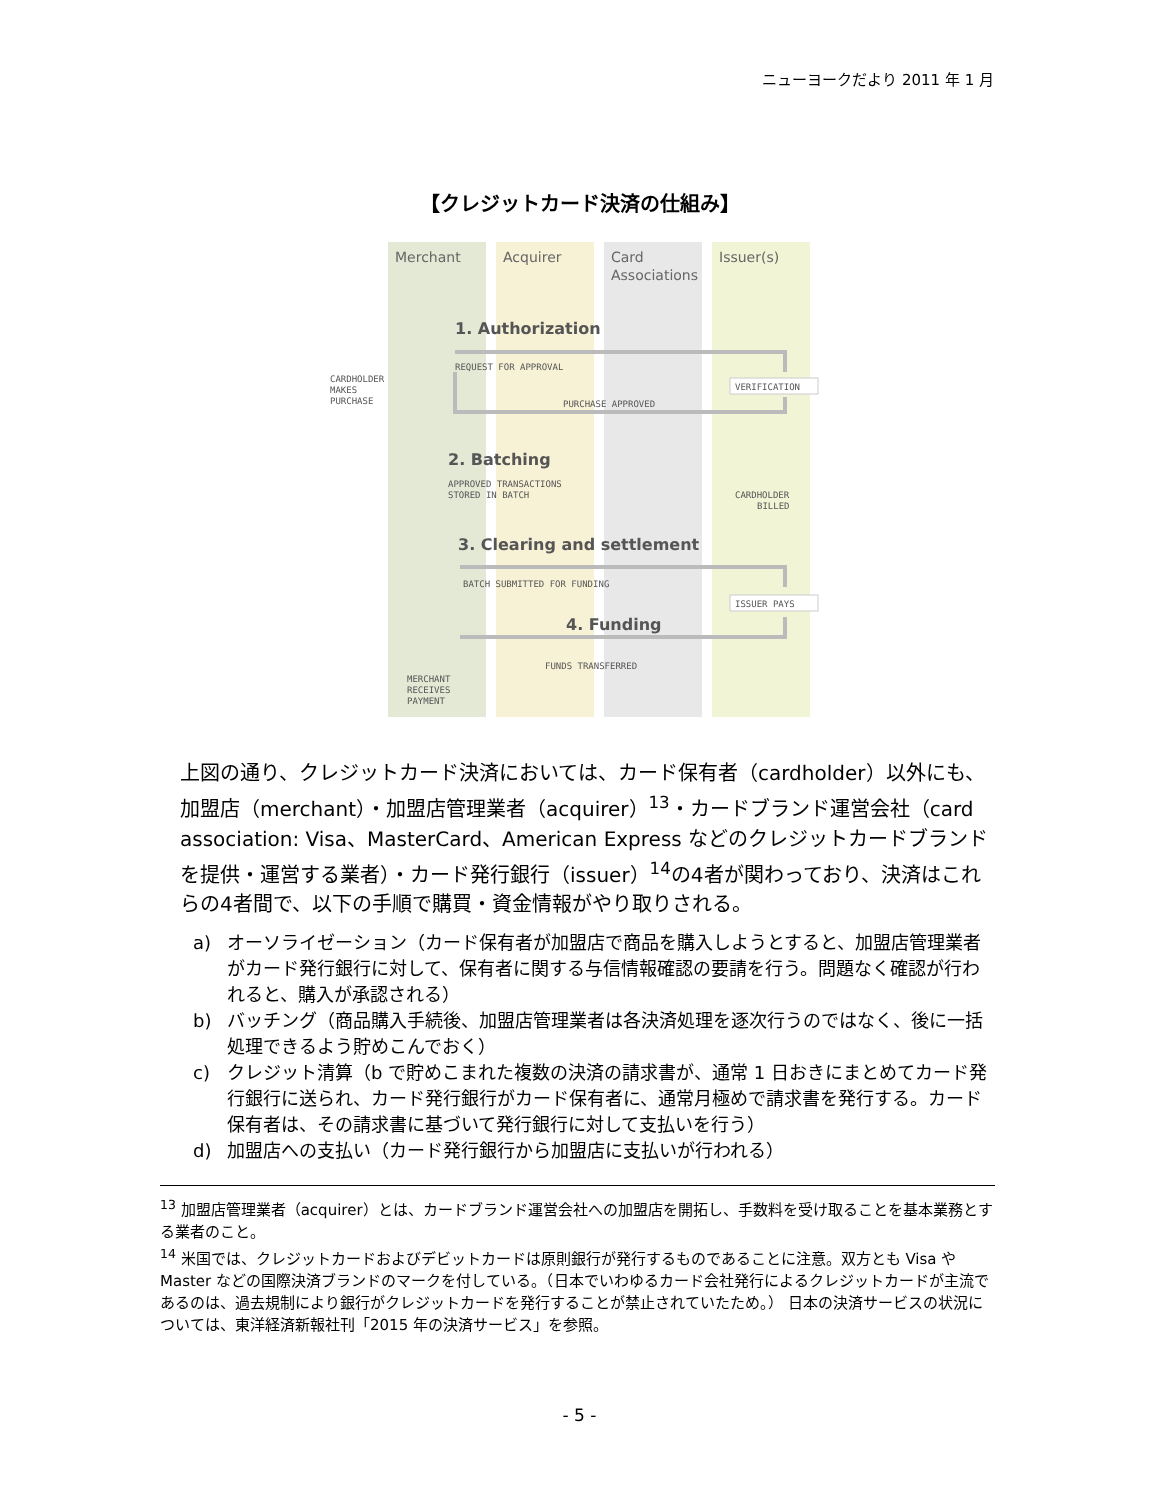ニューヨークだより 2011 年 1 月
【クレジットカード決済の仕組み】
Merchant
Acquirer
Card
Associations
Issuer(s)
1. Authorization
2. Batching
3. Clearing and settlement
4. Funding
CARDHOLDER
MAKES
PURCHASE
REQUEST FOR APPROVAL
VERIFICATION
PURCHASE APPROVED
APPROVED TRANSACTIONS
STORED IN BATCH
CARDHOLDER
BILLED
BATCH SUBMITTED FOR FUNDING
ISSUER PAYS
FUNDS TRANSFERRED
MERCHANT
RECEIVES
PAYMENT
上図の通り、クレジットカード決済においては、カード保有者（cardholder）以外にも、加盟店（merchant）・加盟店管理業者（acquirer）<sup>13</sup>・カードブランド運営会社（card association: Visa、MasterCard、American Express などのクレジットカードブランドを提供・運営する業者）・カード発行銀行（issuer）<sup>14</sup>の4者が関わっており、決済はこれらの4者間で、以下の手順で購買・資金情報がやり取りされる。
a) オーソライゼーション（カード保有者が加盟店で商品を購入しようとすると、加盟店管理業者がカード発行銀行に対して、保有者に関する与信情報確認の要請を行う。問題なく確認が行われると、購入が承認される）
b) バッチング（商品購入手続後、加盟店管理業者は各決済処理を逐次行うのではなく、後に一括処理できるよう貯めこんでおく）
c) クレジット清算（b で貯めこまれた複数の決済の請求書が、通常 1 日おきにまとめてカード発行銀行に送られ、カード発行銀行がカード保有者に、通常月極めで請求書を発行する。カード保有者は、その請求書に基づいて発行銀行に対して支払いを行う）
d) 加盟店への支払い（カード発行銀行から加盟店に支払いが行われる）
<sup>13</sup> 加盟店管理業者（acquirer）とは、カードブランド運営会社への加盟店を開拓し、手数料を受け取ることを基本業務とする業者のこと。
<sup>14</sup> 米国では、クレジットカードおよびデビットカードは原則銀行が発行するものであることに注意。双方とも Visa や Master などの国際決済ブランドのマークを付している。（日本でいわゆるカード会社発行によるクレジットカードが主流であるのは、過去規制により銀行がクレジットカードを発行することが禁止されていたため。） 日本の決済サービスの状況については、東洋経済新報社刊「2015 年の決済サービス」を参照。
- 5 -